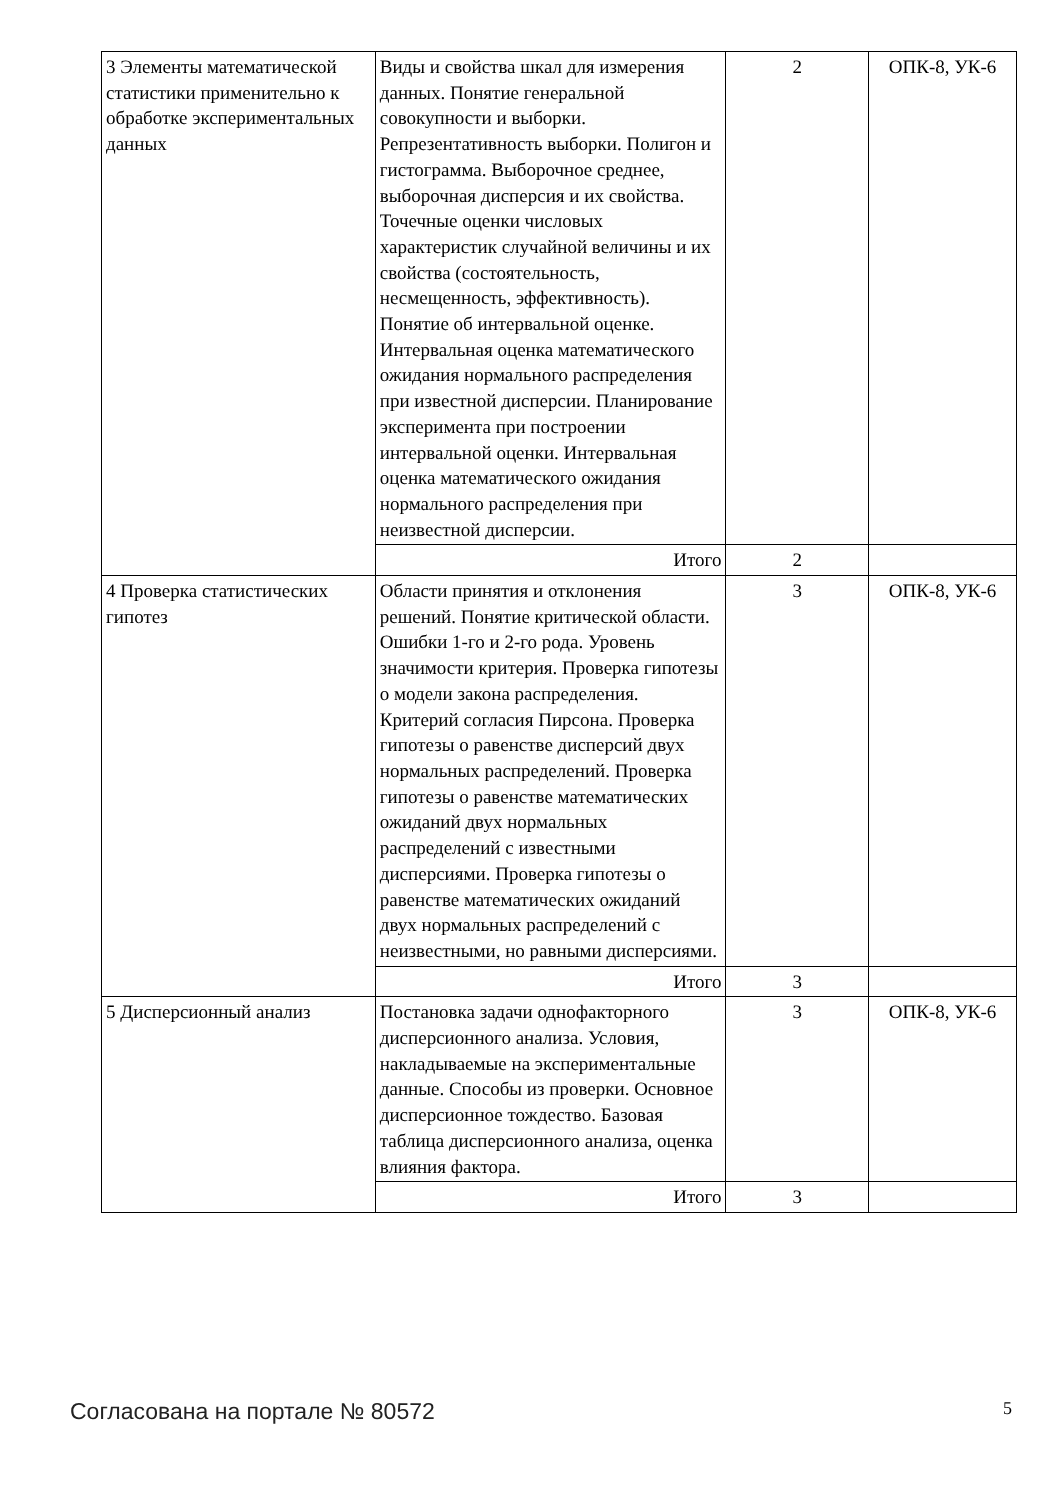| 3 Элементы математической статистики применительно к обработке экспериментальных данных | Виды и свойства шкал для измерения данных. Понятие генеральной совокупности и выборки. Репрезентативность выборки. Полигон и гистограмма. Выборочное среднее, выборочная дисперсия и их свойства. Точечные оценки числовых характеристик случайной величины и их свойства (состоятельность, несмещенность, эффективность). Понятие об интервальной оценке. Интервальная оценка математического ожидания нормального распределения при известной дисперсии. Планирование эксперимента при построении интервальной оценки. Интервальная оценка математического ожидания нормального распределения при неизвестной дисперсии. | 2 | ОПК-8, УК-6 |
| | Итого | 2 | |
| 4 Проверка статистических гипотез | Области принятия и отклонения решений. Понятие критической области. Ошибки 1-го и 2-го рода. Уровень значимости критерия. Проверка гипотезы о модели закона распределения. Критерий согласия Пирсона. Проверка гипотезы о равенстве дисперсий двух нормальных распределений. Проверка гипотезы о равенстве математических ожиданий двух нормальных распределений с известными дисперсиями. Проверка гипотезы о равенстве математических ожиданий двух нормальных распределений с неизвестными, но равными дисперсиями. | 3 | ОПК-8, УК-6 |
| | Итого | 3 | |
| 5 Дисперсионный анализ | Постановка задачи однофакторного дисперсионного анализа. Условия, накладываемые на экспериментальные данные. Способы из проверки. Основное дисперсионное тождество. Базовая таблица дисперсионного анализа, оценка влияния фактора. | 3 | ОПК-8, УК-6 |
| | Итого | 3 | |
Согласована на портале № 80572 5